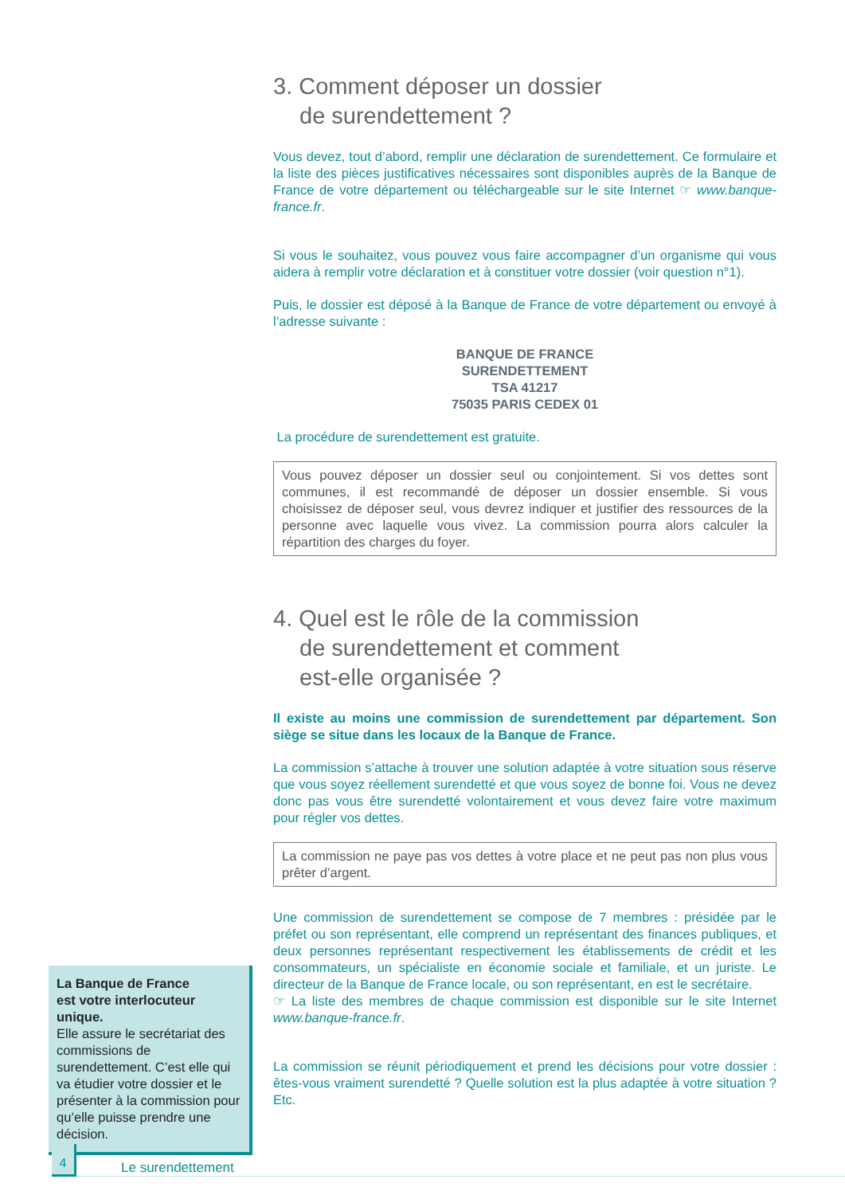3. Comment déposer un dossier
de surendettement ?
Vous devez, tout d’abord, remplir une déclaration de surendettement. Ce formulaire et la liste des pièces justificatives nécessaires sont disponibles auprès de la Banque de France de votre département ou téléchargeable sur le site Internet ☞ www.banque-france.fr.
Si vous le souhaitez, vous pouvez vous faire accompagner d’un organisme qui vous aidera à remplir votre déclaration et à constituer votre dossier (voir question n°1).
Puis, le dossier est déposé à la Banque de France de votre département ou envoyé à l’adresse suivante :
BANQUE DE FRANCE
SURENDETTEMENT
TSA 41217
75035 PARIS CEDEX 01
La procédure de surendettement est gratuite.
Vous pouvez déposer un dossier seul ou conjointement. Si vos dettes sont communes, il est recommandé de déposer un dossier ensemble. Si vous choisissez de déposer seul, vous devrez indiquer et justifier des ressources de la personne avec laquelle vous vivez. La commission pourra alors calculer la répartition des charges du foyer.
4. Quel est le rôle de la commission
de surendettement et comment
est-elle organisée ?
Il existe au moins une commission de surendettement par département. Son siège se situe dans les locaux de la Banque de France.
La commission s’attache à trouver une solution adaptée à votre situation sous réserve que vous soyez réellement surendetté et que vous soyez de bonne foi. Vous ne devez donc pas vous être surendetté volontairement et vous devez faire votre maximum pour régler vos dettes.
La commission ne paye pas vos dettes à votre place et ne peut pas non plus vous prêter d’argent.
Une commission de surendettement se compose de 7 membres : présidée par le préfet ou son représentant, elle comprend un représentant des finances publiques, et deux personnes représentant respectivement les établissements de crédit et les consommateurs, un spécialiste en économie sociale et familiale, et un juriste. Le directeur de la Banque de France locale, ou son représentant, en est le secrétaire.
☞ La liste des membres de chaque commission est disponible sur le site Internet www.banque-france.fr.
La commission se réunit périodiquement et prend les décisions pour votre dossier : êtes-vous vraiment surendetté ? Quelle solution est la plus adaptée à votre situation ? Etc.
La Banque de France
est votre interlocuteur unique.
Elle assure le secrétariat des commissions de surendettement. C’est elle qui va étudier votre dossier et le présenter à la commission pour qu’elle puisse prendre une décision.
4
Le surendettement